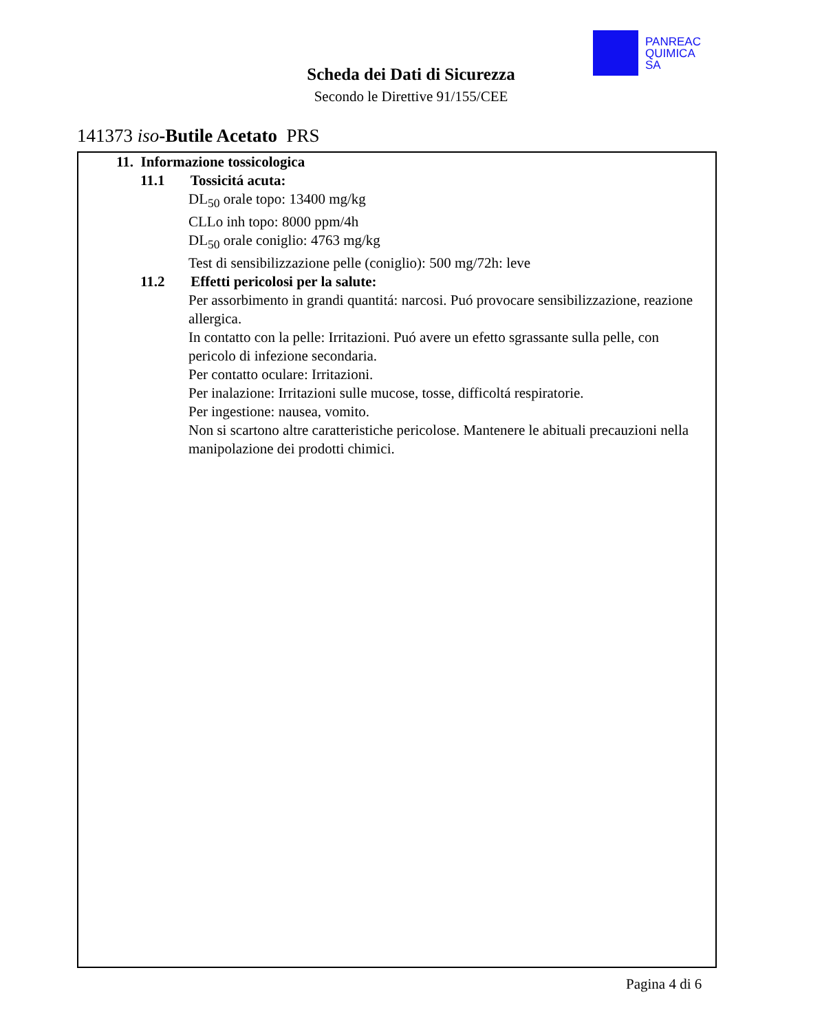PANREAC
QUIMICA
SA
Scheda dei Dati di Sicurezza
Secondo le Direttive 91/155/CEE
141373 iso-Butile Acetato PRS
11. Informazione tossicologica
11.1 Tossicitá acuta:
DL<sub>50</sub> orale topo: 13400 mg/kg
CLLo inh topo: 8000 ppm/4h
DL<sub>50</sub> orale coniglio: 4763 mg/kg
Test di sensibilizzazione pelle (coniglio): 500 mg/72h: leve
11.2 Effetti pericolosi per la salute:
Per assorbimento in grandi quantitá: narcosi. Puó provocare sensibilizzazione, reazione allergica.
In contatto con la pelle: Irritazioni. Puó avere un efetto sgrassante sulla pelle, con pericolo di infezione secondaria.
Per contatto oculare: Irritazioni.
Per inalazione: Irritazioni sulle mucose, tosse, difficoltá respiratorie.
Per ingestione: nausea, vomito.
Non si scartono altre caratteristiche pericolose. Mantenere le abituali precauzioni nella manipolazione dei prodotti chimici.
Pagina 4 di 6